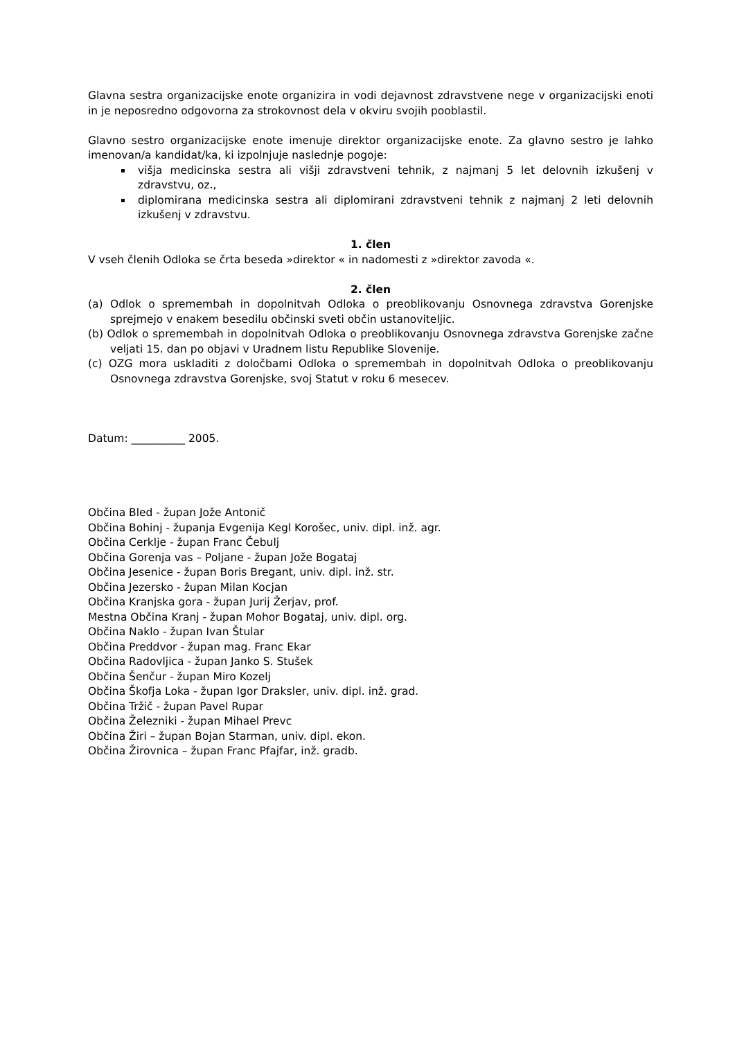Glavna sestra organizacijske enote organizira in vodi dejavnost zdravstvene nege v organizacijski enoti in je neposredno odgovorna za strokovnost dela v okviru svojih pooblastil.
Glavno sestro organizacijske enote imenuje direktor organizacijske enote. Za glavno sestro je lahko imenovan/a kandidat/ka, ki izpolnjuje naslednje pogoje:
višja medicinska sestra ali višji zdravstveni tehnik, z najmanj 5 let delovnih izkušenj v zdravstvu, oz.,
diplomirana medicinska sestra ali diplomirani zdravstveni tehnik z najmanj 2 leti delovnih izkušenj v zdravstvu.
1. člen
V vseh členih Odloka se črta beseda »direktor « in nadomesti z »direktor zavoda «.
2. člen
(a) Odlok o spremembah in dopolnitvah Odloka o preoblikovanju Osnovnega zdravstva Gorenjske sprejmejo v enakem besedilu občinski sveti občin ustanoviteljic.
(b) Odlok o spremembah in dopolnitvah Odloka o preoblikovanju Osnovnega zdravstva Gorenjske začne veljati 15. dan po objavi v Uradnem listu Republike Slovenije.
(c) OZG mora uskladiti z določbami Odloka o spremembah in dopolnitvah Odloka o preoblikovanju Osnovnega zdravstva Gorenjske, svoj Statut v roku 6 mesecev.
Datum: __________ 2005.
Občina Bled - župan Jože Antonič
Občina Bohinj - županja Evgenija Kegl Korošec, univ. dipl. inž. agr.
Občina Cerklje - župan Franc Čebulj
Občina Gorenja vas – Poljane - župan Jože Bogataj
Občina Jesenice - župan Boris Bregant, univ. dipl. inž. str.
Občina Jezersko - župan Milan Kocjan
Občina Kranjska gora - župan Jurij Žerjav, prof.
Mestna Občina Kranj - župan Mohor Bogataj, univ. dipl. org.
Občina Naklo - župan Ivan Štular
Občina Preddvor - župan mag. Franc Ekar
Občina Radovljica - župan Janko S. Stušek
Občina Šenčur - župan Miro Kozelj
Občina Škofja Loka - župan Igor Draksler, univ. dipl. inž. grad.
Občina Tržič - župan Pavel Rupar
Občina Železniki - župan Mihael Prevc
Občina Žiri – župan Bojan Starman, univ. dipl. ekon.
Občina Žirovnica – župan Franc Pfajfar, inž. gradb.